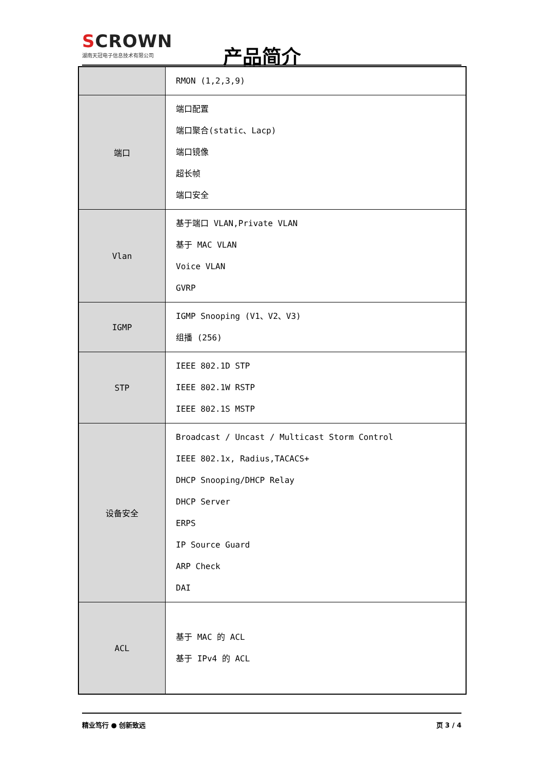SCROWN
湖南天冠电子信息技术有限公司
产品简介
| | RMON (1,2,3,9) |
| 端口 | 端口配置 端口聚合(static、Lacp) 端口镜像 超长帧 端口安全 |
| Vlan | 基于端口 VLAN,Private VLAN 基于 MAC VLAN Voice VLAN GVRP |
| IGMP | IGMP Snooping (V1、V2、V3) 组播 (256) |
| STP | IEEE 802.1D STP IEEE 802.1W RSTP IEEE 802.1S MSTP |
| 设备安全 | Broadcast / Uncast / Multicast Storm Control IEEE 802.1x, Radius,TACACS+ DHCP Snooping/DHCP Relay DHCP Server ERPS IP Source Guard ARP Check DAI |
| ACL | 基于 MAC 的 ACL 基于 IPv4 的 ACL |
精业笃行 ● 创新致远 页 3 / 4